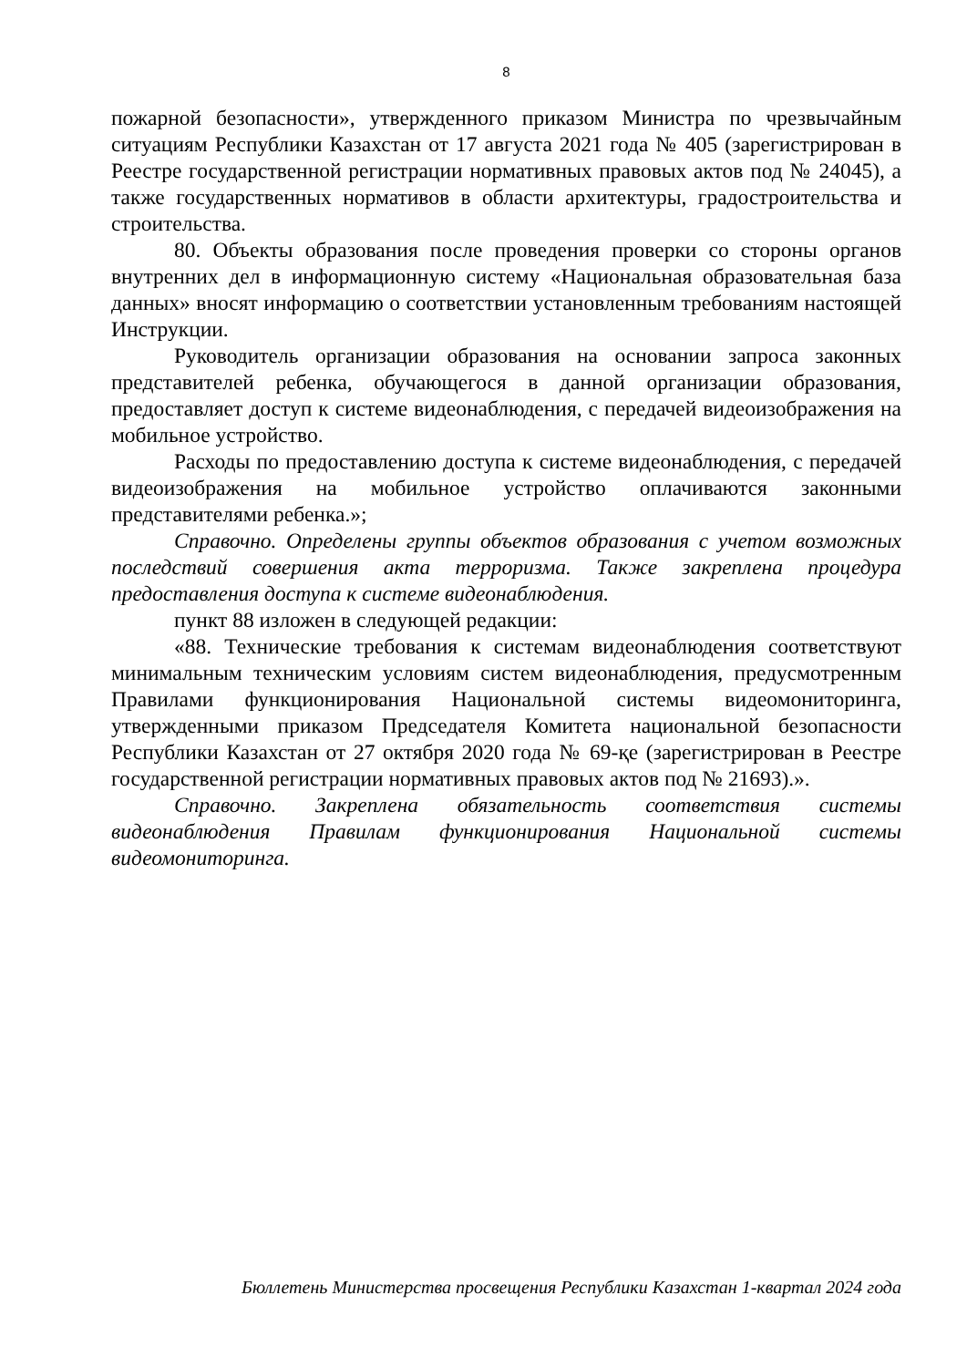8
пожарной безопасности», утвержденного приказом Министра по чрезвычайным ситуациям Республики Казахстан от 17 августа 2021 года № 405 (зарегистрирован в Реестре государственной регистрации нормативных правовых актов под № 24045), а также государственных нормативов в области архитектуры, градостроительства и строительства.
80. Объекты образования после проведения проверки со стороны органов внутренних дел в информационную систему «Национальная образовательная база данных» вносят информацию о соответствии установленным требованиям настоящей Инструкции.
Руководитель организации образования на основании запроса законных представителей ребенка, обучающегося в данной организации образования, предоставляет доступ к системе видеонаблюдения, с передачей видеоизображения на мобильное устройство.
Расходы по предоставлению доступа к системе видеонаблюдения, с передачей видеоизображения на мобильное устройство оплачиваются законными представителями ребенка.»;
Справочно. Определены группы объектов образования с учетом возможных последствий совершения акта терроризма. Также закреплена процедура предоставления доступа к системе видеонаблюдения.
пункт 88 изложен в следующей редакции:
«88. Технические требования к системам видеонаблюдения соответствуют минимальным техническим условиям систем видеонаблюдения, предусмотренным Правилами функционирования Национальной системы видеомониторинга, утвержденными приказом Председателя Комитета национальной безопасности Республики Казахстан от 27 октября 2020 года № 69-қе (зарегистрирован в Реестре государственной регистрации нормативных правовых актов под № 21693).».
Справочно. Закреплена обязательность соответствия системы видеонаблюдения Правилам функционирования Национальной системы видеомониторинга.
Бюллетень Министерства просвещения Республики Казахстан 1-квартал 2024 года